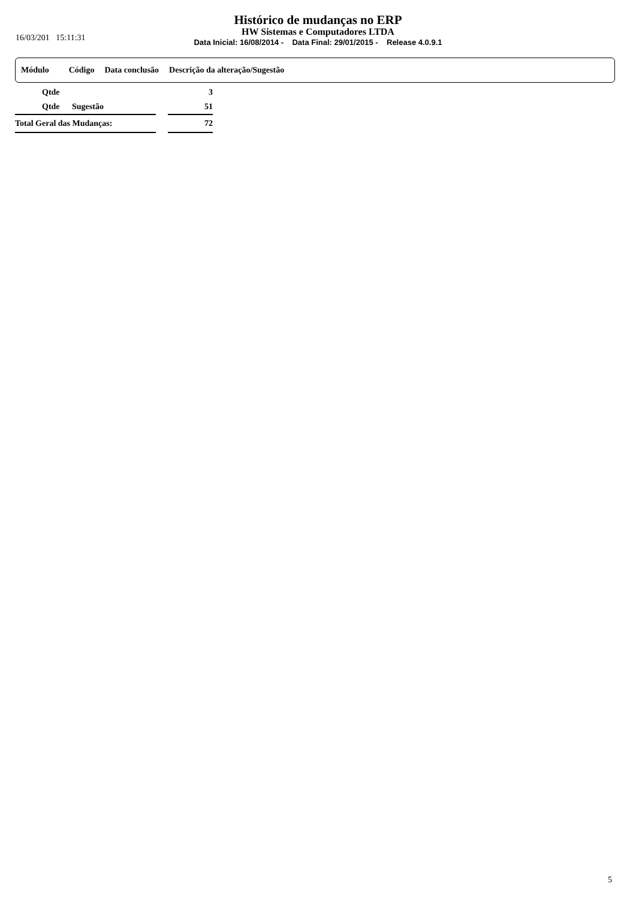16/03/201 15:11:31
Histórico de mudanças no ERP
HW Sistemas e Computadores LTDA
Data Inicial: 16/08/2014 - Data Final: 29/01/2015 - Release 4.0.9.1
Módulo Código Data conclusão Descrição da alteração/Sugestão
| | Qtde | | | 3 |
| | Qtde | Sugestão | | 51 |
| Total Geral das Mudanças: | | | | 72 |
5